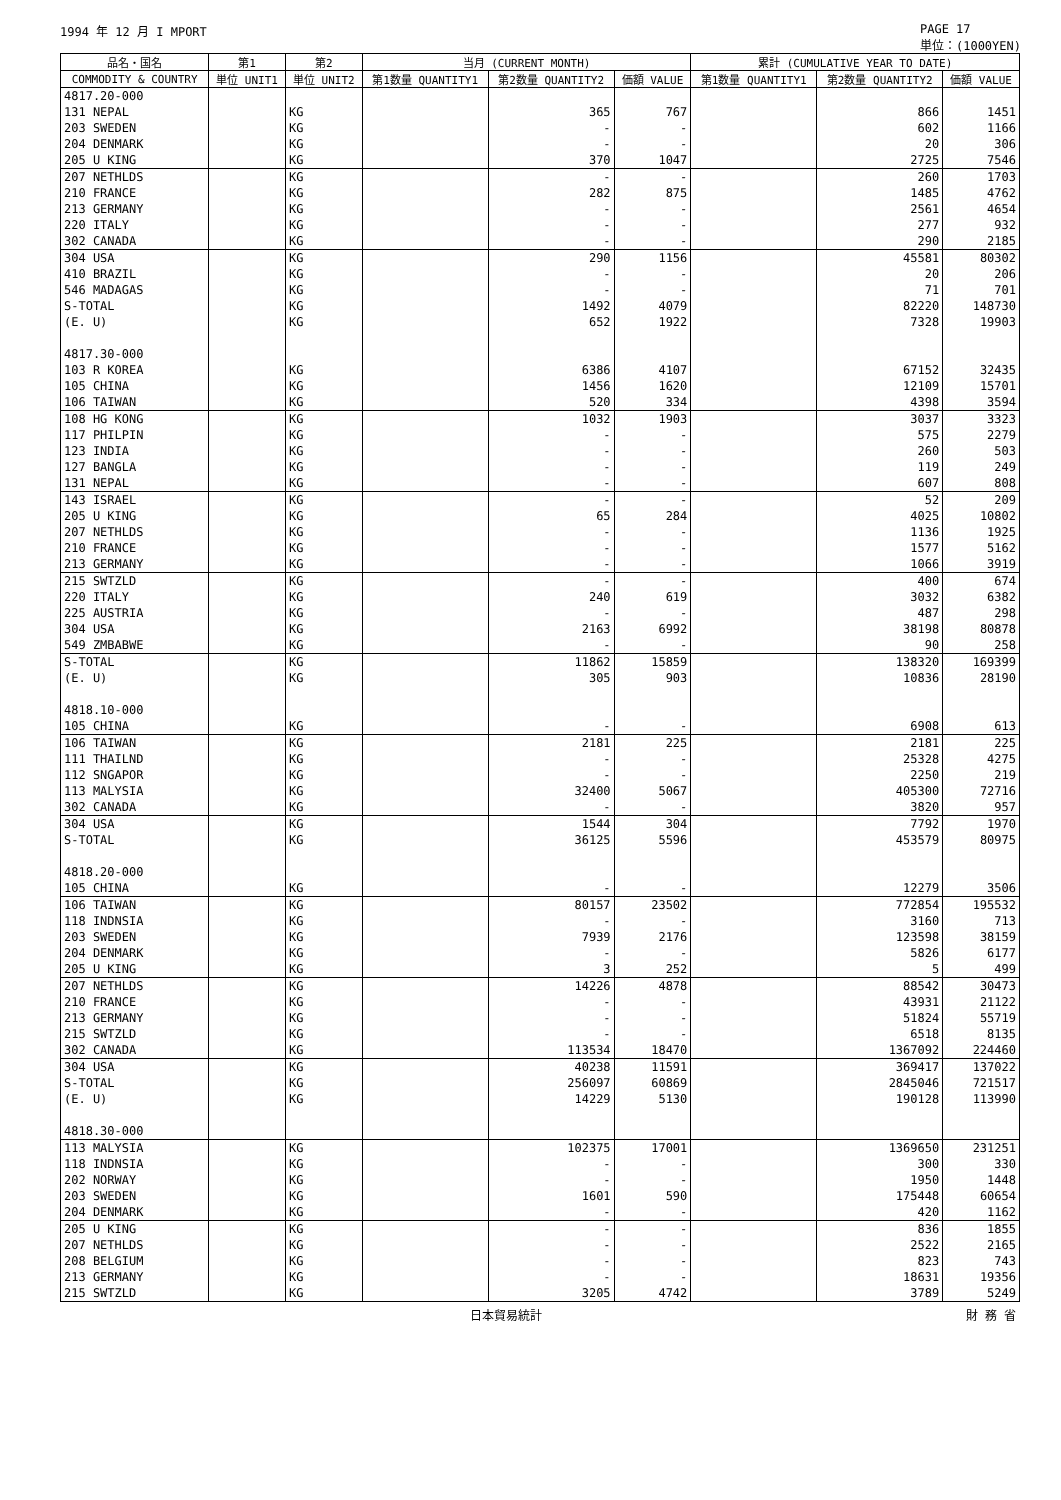1994 年 12 月 I MPORT PAGE 17
単位：(1000YEN)
| 品名・国名 | 第1 | 第2 | 当月 (CURRENT MONTH) | | | 累計 (CUMULATIVE YEAR TO DATE) | | |
| --- | --- | --- | --- | --- | --- | --- | --- | --- |
| COMMODITY & COUNTRY | 単位 UNIT1 | 単位 UNIT2 | 第1数量 QUANTITY1 | 第2数量 QUANTITY2 | 価額 VALUE | 第1数量 QUANTITY1 | 第2数量 QUANTITY2 | 価額 VALUE |
| 4817.20-000 | | | | | | | | |
| 131 NEPAL | | KG | | 365 | 767 | | 866 | 1451 |
| 203 SWEDEN | | KG | | - | - | | 602 | 1166 |
| 204 DENMARK | | KG | | - | - | | 20 | 306 |
| 205 U KING | | KG | | 370 | 1047 | | 2725 | 7546 |
| 207 NETHLDS | | KG | | - | - | | 260 | 1703 |
| 210 FRANCE | | KG | | 282 | 875 | | 1485 | 4762 |
| 213 GERMANY | | KG | | - | - | | 2561 | 4654 |
| 220 ITALY | | KG | | - | - | | 277 | 932 |
| 302 CANADA | | KG | | - | - | | 290 | 2185 |
| 304 USA | | KG | | 290 | 1156 | | 45581 | 80302 |
| 410 BRAZIL | | KG | | - | - | | 20 | 206 |
| 546 MADAGAS | | KG | | - | - | | 71 | 701 |
| S-TOTAL | | KG | | 1492 | 4079 | | 82220 | 148730 |
| (E. U) | | KG | | 652 | 1922 | | 7328 | 19903 |
| 4817.30-000 | | | | | | | | |
| 103 R KOREA | | KG | | 6386 | 4107 | | 67152 | 32435 |
| 105 CHINA | | KG | | 1456 | 1620 | | 12109 | 15701 |
| 106 TAIWAN | | KG | | 520 | 334 | | 4398 | 3594 |
| 108 HG KONG | | KG | | 1032 | 1903 | | 3037 | 3323 |
| 117 PHILPIN | | KG | | - | - | | 575 | 2279 |
| 123 INDIA | | KG | | - | - | | 260 | 503 |
| 127 BANGLA | | KG | | - | - | | 119 | 249 |
| 131 NEPAL | | KG | | - | - | | 607 | 808 |
| 143 ISRAEL | | KG | | - | - | | 52 | 209 |
| 205 U KING | | KG | | 65 | 284 | | 4025 | 10802 |
| 207 NETHLDS | | KG | | - | - | | 1136 | 1925 |
| 210 FRANCE | | KG | | - | - | | 1577 | 5162 |
| 213 GERMANY | | KG | | - | - | | 1066 | 3919 |
| 215 SWTZLD | | KG | | - | - | | 400 | 674 |
| 220 ITALY | | KG | | 240 | 619 | | 3032 | 6382 |
| 225 AUSTRIA | | KG | | - | - | | 487 | 298 |
| 304 USA | | KG | | 2163 | 6992 | | 38198 | 80878 |
| 549 ZMBABWE | | KG | | - | - | | 90 | 258 |
| S-TOTAL | | KG | | 11862 | 15859 | | 138320 | 169399 |
| (E. U) | | KG | | 305 | 903 | | 10836 | 28190 |
| 4818.10-000 | | | | | | | | |
| 105 CHINA | | KG | | - | - | | 6908 | 613 |
| 106 TAIWAN | | KG | | 2181 | 225 | | 2181 | 225 |
| 111 THAILND | | KG | | - | - | | 25328 | 4275 |
| 112 SNGAPOR | | KG | | - | - | | 2250 | 219 |
| 113 MALYSIA | | KG | | 32400 | 5067 | | 405300 | 72716 |
| 302 CANADA | | KG | | - | - | | 3820 | 957 |
| 304 USA | | KG | | 1544 | 304 | | 7792 | 1970 |
| S-TOTAL | | KG | | 36125 | 5596 | | 453579 | 80975 |
| 4818.20-000 | | | | | | | | |
| 105 CHINA | | KG | | - | - | | 12279 | 3506 |
| 106 TAIWAN | | KG | | 80157 | 23502 | | 772854 | 195532 |
| 118 INDNSIA | | KG | | - | - | | 3160 | 713 |
| 203 SWEDEN | | KG | | 7939 | 2176 | | 123598 | 38159 |
| 204 DENMARK | | KG | | - | - | | 5826 | 6177 |
| 205 U KING | | KG | | 3 | 252 | | 5 | 499 |
| 207 NETHLDS | | KG | | 14226 | 4878 | | 88542 | 30473 |
| 210 FRANCE | | KG | | - | - | | 43931 | 21122 |
| 213 GERMANY | | KG | | - | - | | 51824 | 55719 |
| 215 SWTZLD | | KG | | - | - | | 6518 | 8135 |
| 302 CANADA | | KG | | 113534 | 18470 | | 1367092 | 224460 |
| 304 USA | | KG | | 40238 | 11591 | | 369417 | 137022 |
| S-TOTAL | | KG | | 256097 | 60869 | | 2845046 | 721517 |
| (E. U) | | KG | | 14229 | 5130 | | 190128 | 113990 |
| 4818.30-000 | | | | | | | | |
| 113 MALYSIA | | KG | | 102375 | 17001 | | 1369650 | 231251 |
| 118 INDNSIA | | KG | | - | - | | 300 | 330 |
| 202 NORWAY | | KG | | - | - | | 1950 | 1448 |
| 203 SWEDEN | | KG | | 1601 | 590 | | 175448 | 60654 |
| 204 DENMARK | | KG | | - | - | | 420 | 1162 |
| 205 U KING | | KG | | - | - | | 836 | 1855 |
| 207 NETHLDS | | KG | | - | - | | 2522 | 2165 |
| 208 BELGIUM | | KG | | - | - | | 823 | 743 |
| 213 GERMANY | | KG | | - | - | | 18631 | 19356 |
| 215 SWTZLD | | KG | | 3205 | 4742 | | 3789 | 5249 |
日本貿易統計 財 務 省